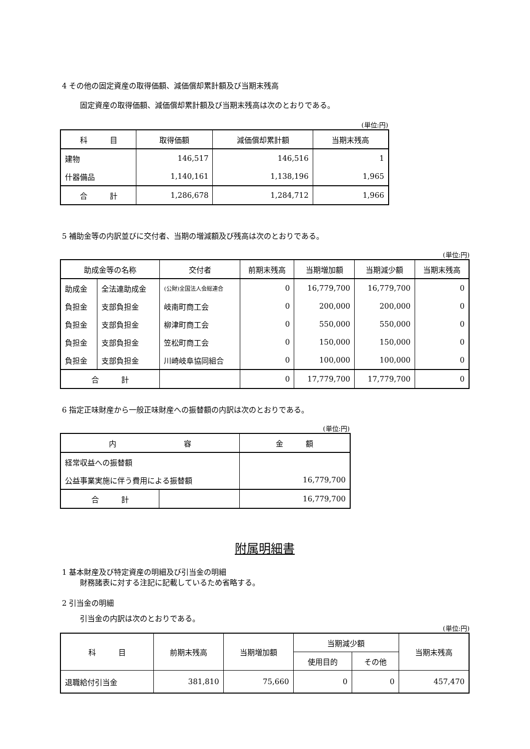4 その他の固定資産の取得価額、減価償却累計額及び当期末残高
固定資産の取得価額、減価償却累計額及び当期末残高は次のとおりである。
(単位:円)
| 科 目 | 取得価額 | 減価償却累計額 | 当期末残高 |
| --- | --- | --- | --- |
| 建物 | 146,517 | 146,516 | 1 |
| 什器備品 | 1,140,161 | 1,138,196 | 1,965 |
| 合 計 | 1,286,678 | 1,284,712 | 1,966 |
5 補助金等の内訳並びに交付者、当期の増減額及び残高は次のとおりである。
(単位:円)
| 助成金等の名称 | | 交付者 | 前期末残高 | 当期増加額 | 当期減少額 | 当期末残高 |
| --- | --- | --- | --- | --- | --- | --- |
| 助成金 | 全法連助成金 | (公財)全国法人会総連合 | 0 | 16,779,700 | 16,779,700 | 0 |
| 負担金 | 支部負担金 | 岐南町商工会 | 0 | 200,000 | 200,000 | 0 |
| 負担金 | 支部負担金 | 柳津町商工会 | 0 | 550,000 | 550,000 | 0 |
| 負担金 | 支部負担金 | 笠松町商工会 | 0 | 150,000 | 150,000 | 0 |
| 負担金 | 支部負担金 | 川崎岐阜協同組合 | 0 | 100,000 | 100,000 | 0 |
| 合 計 | | | 0 | 17,779,700 | 17,779,700 | 0 |
6 指定正味財産から一般正味財産への振替額の内訳は次のとおりである。
(単位:円)
| 内 容 | | 金 額 |
| --- | --- | --- |
| 経常収益への振替額 | | |
| 公益事業実施に伴う費用による振替額 | | 16,779,700 |
| 合 計 | | 16,779,700 |
附属明細書
1 基本財産及び特定資産の明細及び引当金の明細
財務諸表に対する注記に記載しているため省略する。
2 引当金の明細
引当金の内訳は次のとおりである。
(単位:円)
| 科 目 | 前期末残高 | 当期増加額 | 当期減少額 | | 当期末残高 |
| --- | --- | --- | --- | --- | --- |
| | | | 使用目的 | その他 | |
| 退職給付引当金 | 381,810 | 75,660 | 0 | 0 | 457,470 |